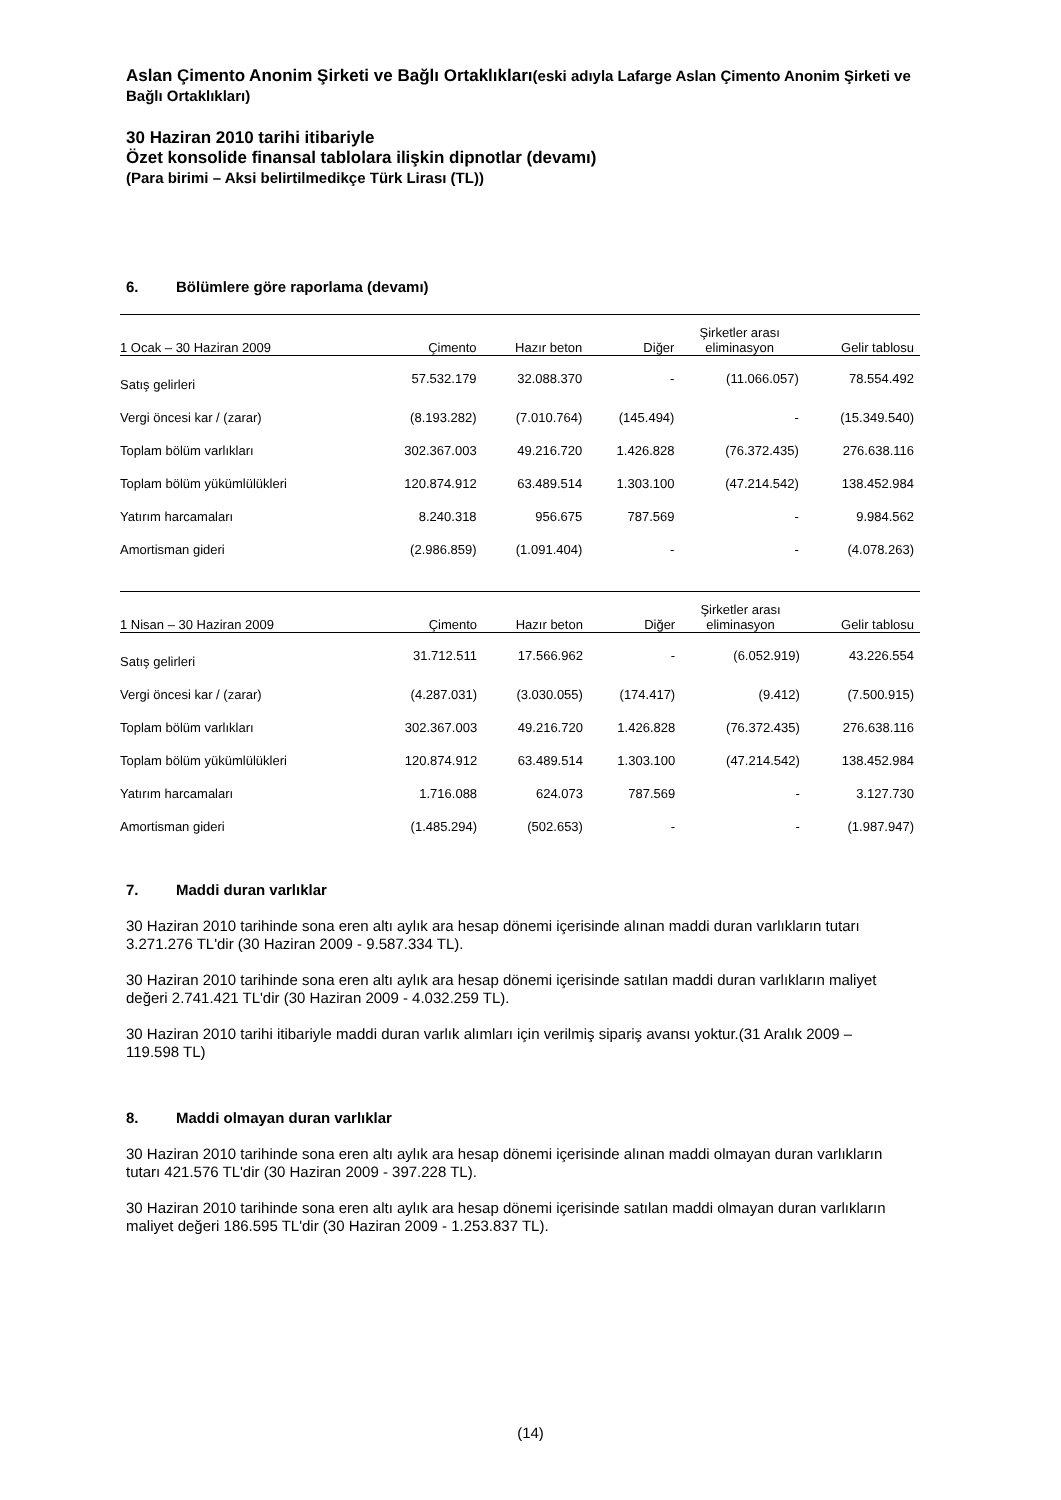Aslan Çimento Anonim Şirketi ve Bağlı Ortaklıkları(eski adıyla Lafarge Aslan Çimento Anonim Şirketi ve Bağlı Ortaklıkları)
30 Haziran 2010 tarihi itibariyle
Özet konsolide finansal tablolara ilişkin dipnotlar (devamı)
(Para birimi – Aksi belirtilmedikçe Türk Lirası (TL))
6. Bölümlere göre raporlama (devamı)
| 1 Ocak – 30 Haziran 2009 | Çimento | Hazır beton | Diğer | Şirketler arası eliminasyon | Gelir tablosu |
| --- | --- | --- | --- | --- | --- |
| Satış gelirleri | 57.532.179 | 32.088.370 | - | (11.066.057) | 78.554.492 |
| Vergi öncesi kar / (zarar) | (8.193.282) | (7.010.764) | (145.494) | - | (15.349.540) |
| Toplam bölüm varlıkları | 302.367.003 | 49.216.720 | 1.426.828 | (76.372.435) | 276.638.116 |
| Toplam bölüm yükümlülükleri | 120.874.912 | 63.489.514 | 1.303.100 | (47.214.542) | 138.452.984 |
| Yatırım harcamaları | 8.240.318 | 956.675 | 787.569 | - | 9.984.562 |
| Amortisman gideri | (2.986.859) | (1.091.404) | - | - | (4.078.263) |
| 1 Nisan – 30 Haziran 2009 | Çimento | Hazır beton | Diğer | Şirketler arası eliminasyon | Gelir tablosu |
| --- | --- | --- | --- | --- | --- |
| Satış gelirleri | 31.712.511 | 17.566.962 | - | (6.052.919) | 43.226.554 |
| Vergi öncesi kar / (zarar) | (4.287.031) | (3.030.055) | (174.417) | (9.412) | (7.500.915) |
| Toplam bölüm varlıkları | 302.367.003 | 49.216.720 | 1.426.828 | (76.372.435) | 276.638.116 |
| Toplam bölüm yükümlülükleri | 120.874.912 | 63.489.514 | 1.303.100 | (47.214.542) | 138.452.984 |
| Yatırım harcamaları | 1.716.088 | 624.073 | 787.569 | - | 3.127.730 |
| Amortisman gideri | (1.485.294) | (502.653) | - | - | (1.987.947) |
7. Maddi duran varlıklar
30 Haziran 2010 tarihinde sona eren altı aylık ara hesap dönemi içerisinde alınan maddi duran varlıkların tutarı 3.271.276 TL'dir (30 Haziran 2009 - 9.587.334 TL).
30 Haziran 2010 tarihinde sona eren altı aylık ara hesap dönemi içerisinde satılan maddi duran varlıkların maliyet değeri 2.741.421 TL'dir (30 Haziran 2009 - 4.032.259 TL).
30 Haziran 2010 tarihi itibariyle maddi duran varlık alımları için verilmiş sipariş avansı yoktur.(31 Aralık 2009 – 119.598 TL)
8. Maddi olmayan duran varlıklar
30 Haziran 2010 tarihinde sona eren altı aylık ara hesap dönemi içerisinde alınan maddi olmayan duran varlıkların tutarı 421.576 TL'dir (30 Haziran 2009 - 397.228 TL).
30 Haziran 2010 tarihinde sona eren altı aylık ara hesap dönemi içerisinde satılan maddi olmayan duran varlıkların maliyet değeri 186.595 TL'dir (30 Haziran 2009 - 1.253.837 TL).
(14)